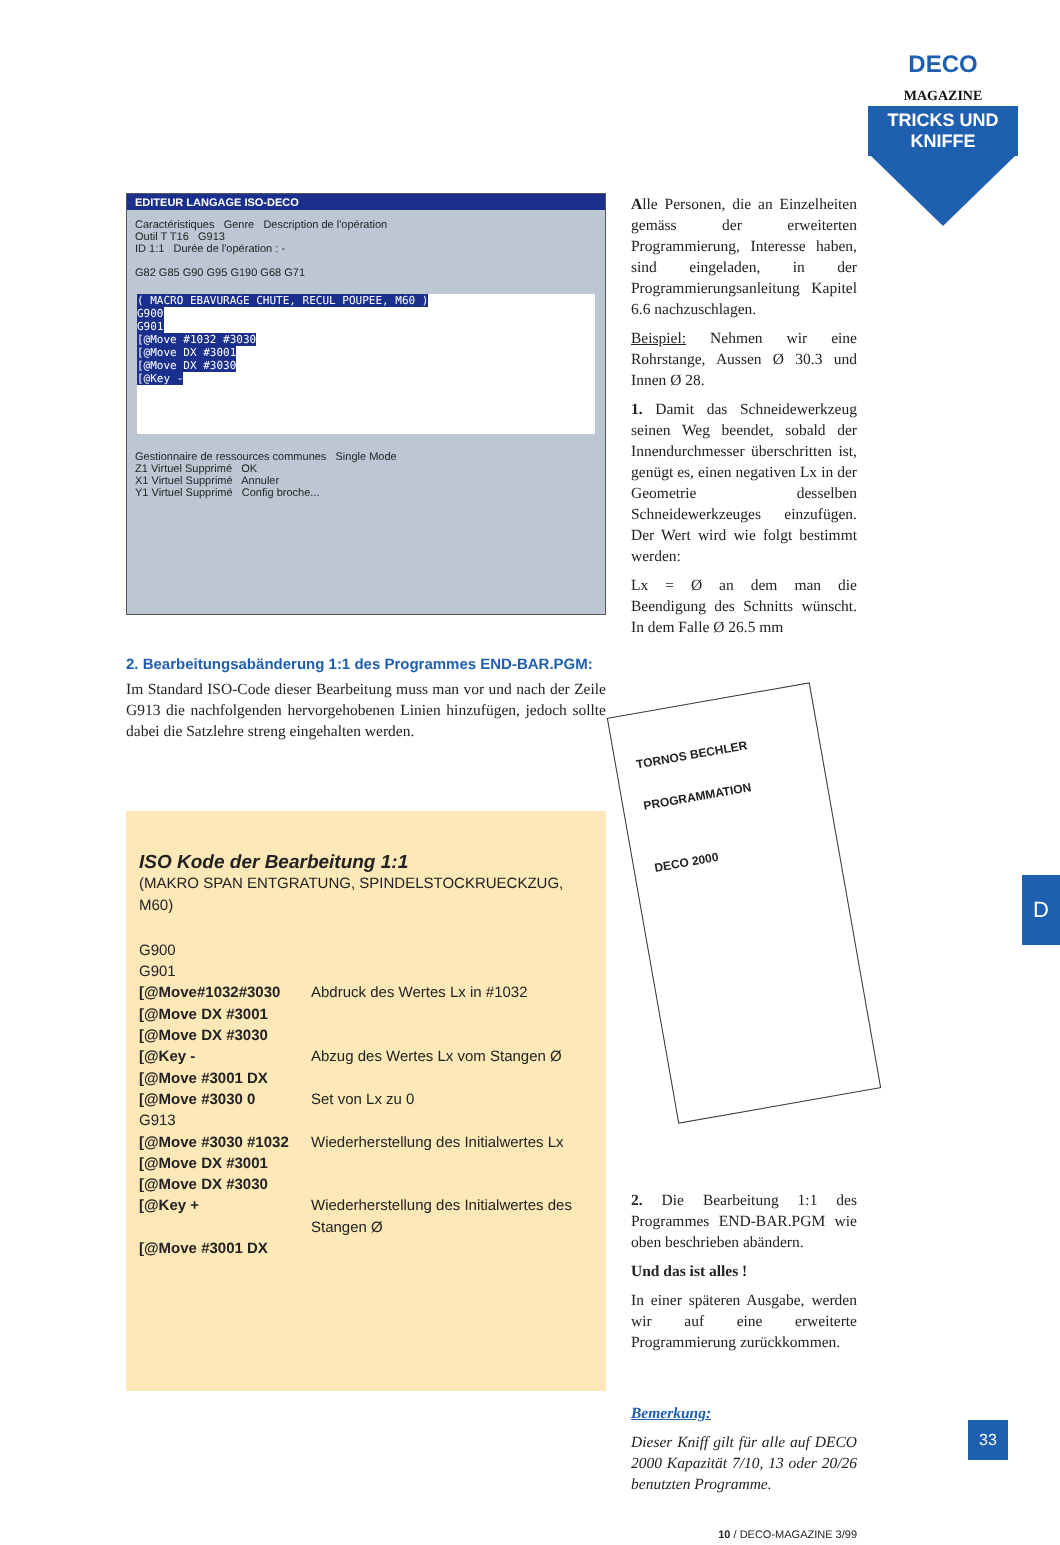DECO MAGAZINE
TRICKS UND KNIFFE
EDITEUR LANGAGE ISO-DECO
Caractéristiques Genre Description de l'opération
Outil T T16 G913
ID 1:1 Durée de l'opération : -
G82 G85 G90 G95 G190 G68 G71
( MACRO EBAVURAGE CHUTE, RECUL POUPEE, M60 )
G900
G901
[@Move #1032 #3030
[@Move DX #3001
[@Move DX #3030
[@Key -
Gestionnaire de ressources communes Single Mode
Z1 Virtuel Supprimé OK
X1 Virtuel Supprimé Annuler
Y1 Virtuel Supprimé Config broche...
2. Bearbeitungsabänderung 1:1 des Programmes END-BAR.PGM:
Im Standard ISO-Code dieser Bearbeitung muss man vor und nach der Zeile G913 die nachfolgenden hervorgehobenen Linien hinzufügen, jedoch sollte dabei die Satzlehre streng eingehalten werden.
ISO Kode der Bearbeitung 1:1
(MAKRO SPAN ENTGRATUNG, SPINDELSTOCKRUECKZUG, M60)
| G900 | |
| G901 | |
| [@Move#1032#3030 | Abdruck des Wertes Lx in #1032 |
| [@Move DX #3001 | |
| [@Move DX #3030 | |
| [@Key - | Abzug des Wertes Lx vom Stangen Ø |
| [@Move #3001 DX | |
| [@Move #3030 0 | Set von Lx zu 0 |
| G913 | |
| [@Move #3030 #1032 | Wiederherstellung des Initialwertes Lx |
| [@Move DX #3001 | |
| [@Move DX #3030 | |
| [@Key + | Wiederherstellung des Initialwertes des Stangen Ø |
| [@Move #3001 DX | |
Alle Personen, die an Einzelheiten gemäss der erweiterten Programmierung, Interesse haben, sind eingeladen, in der Programmierungsanleitung Kapitel 6.6 nachzuschlagen.
Beispiel: Nehmen wir eine Rohrstange, Aussen Ø 30.3 und Innen Ø 28.
1. Damit das Schneidewerkzeug seinen Weg beendet, sobald der Innendurchmesser überschritten ist, genügt es, einen negativen Lx in der Geometrie desselben Schneidewerkzeuges einzufügen. Der Wert wird wie folgt bestimmt werden:
Lx = Ø an dem man die Beendigung des Schnitts wünscht. In dem Falle Ø 26.5 mm
TORNOS BECHLER
PROGRAMMATION
DECO 2000
2. Die Bearbeitung 1:1 des Programmes END-BAR.PGM wie oben beschrieben abändern.
Und das ist alles !
In einer späteren Ausgabe, werden wir auf eine erweiterte Programmierung zurückkommen.
Bemerkung:
Dieser Kniff gilt für alle auf DECO 2000 Kapazität 7/10, 13 oder 20/26 benutzten Programme.
10 / DECO-MAGAZINE 3/99
D
33